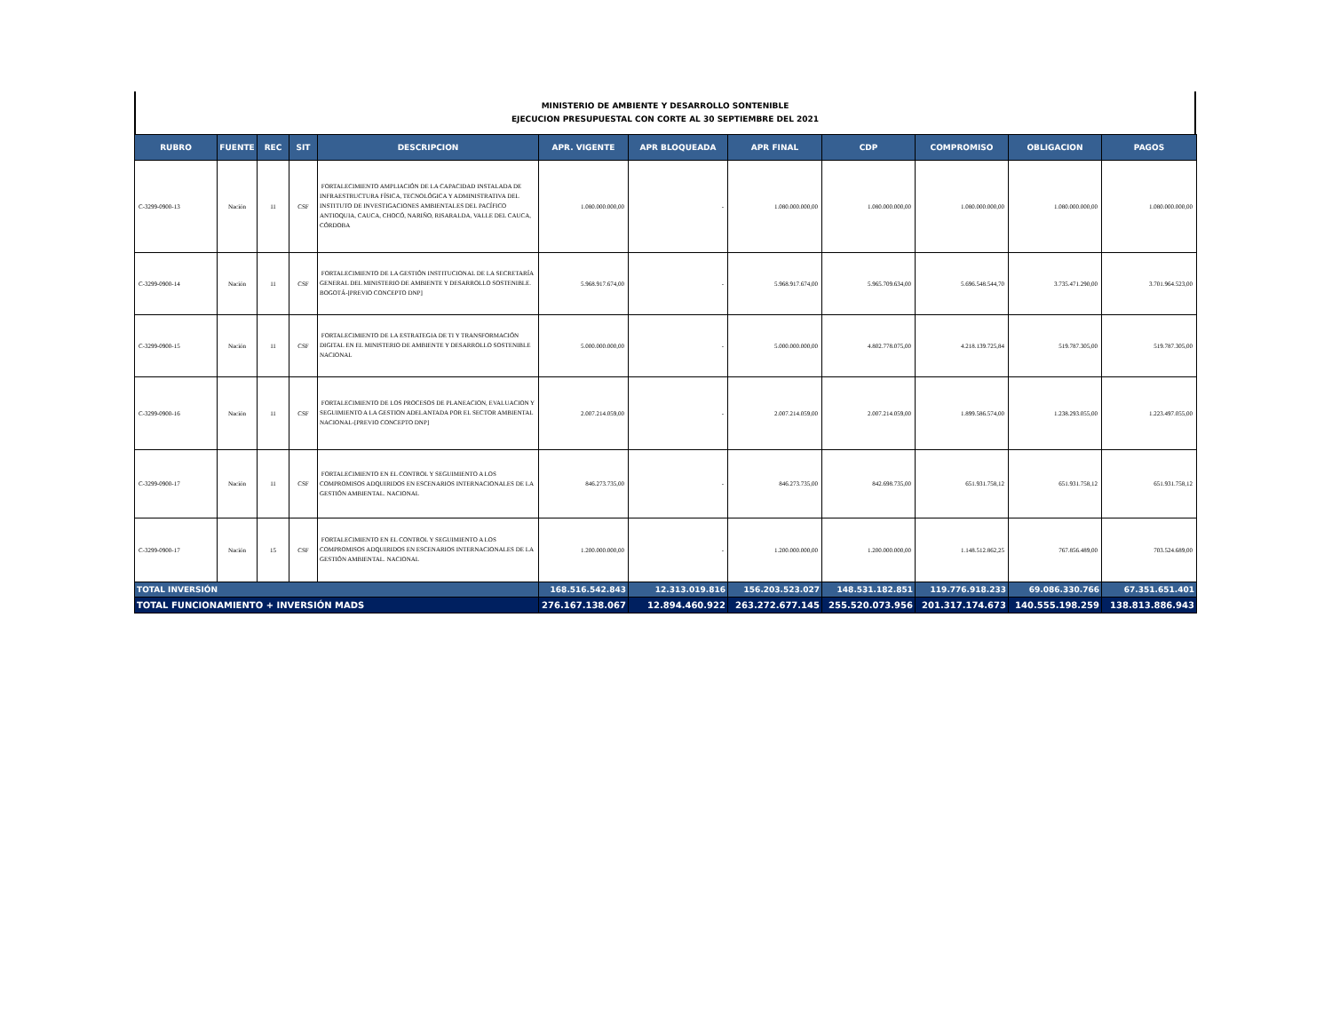MINISTERIO DE AMBIENTE Y DESARROLLO SONTENIBLE
EJECUCION PRESUPUESTAL CON CORTE AL 30 SEPTIEMBRE DEL 2021
| RUBRO | FUENTE | REC | SIT | DESCRIPCION | APR. VIGENTE | APR BLOQUEADA | APR FINAL | CDP | COMPROMISO | OBLIGACION | PAGOS |
| --- | --- | --- | --- | --- | --- | --- | --- | --- | --- | --- | --- |
| C-3299-0900-13 | Nación | 11 | CSF | FORTALECIMIENTO AMPLIACIÓN DE LA CAPACIDAD INSTALADA DE INFRAESTRUCTURA FÍSICA, TECNOLÓGICA Y ADMINISTRATIVA DEL INSTITUTO DE INVESTIGACIONES AMBIENTALES DEL PACÍFICO ANTIOQUIA, CAUCA, CHOCÓ, NARIÑO, RISARALDA, VALLE DEL CAUCA, CÓRDOBA | 1.080.000.000,00 | - | 1.080.000.000,00 | 1.080.000.000,00 | 1.080.000.000,00 | 1.080.000.000,00 | 1.080.000.000,00 |
| C-3299-0900-14 | Nación | 11 | CSF | FORTALECIMIENTO DE LA GESTIÓN INSTITUCIONAL DE LA SECRETARÍA GENERAL DEL MINISTERIO DE AMBIENTE Y DESARROLLO SOSTENIBLE. BOGOTÁ-[PREVIO CONCEPTO DNP] | 5.968.917.674,00 | - | 5.968.917.674,00 | 5.965.709.634,00 | 5.696.548.544,70 | 3.735.471.290,00 | 3.701.964.523,00 |
| C-3299-0900-15 | Nación | 11 | CSF | FORTALECIMIENTO DE LA ESTRATEGIA DE TI Y TRANSFORMACIÓN DIGITAL EN EL MINISTERIO DE AMBIENTE Y DESARROLLO SOSTENIBLE NACIONAL | 5.000.000.000,00 | - | 5.000.000.000,00 | 4.802.778.075,00 | 4.218.139.725,84 | 519.787.305,00 | 519.787.305,00 |
| C-3299-0900-16 | Nación | 11 | CSF | FORTALECIMIENTO DE LOS PROCESOS DE PLANEACION, EVALUACION Y SEGUIMIENTO A LA GESTION ADELANTADA POR EL SECTOR AMBIENTAL NACIONAL-[PREVIO CONCEPTO DNP] | 2.007.214.059,00 | - | 2.007.214.059,00 | 2.007.214.059,00 | 1.899.586.574,00 | 1.238.293.055,00 | 1.223.497.055,00 |
| C-3299-0900-17 | Nación | 11 | CSF | FORTALECIMIENTO EN EL CONTROL Y SEGUIMIENTO A LOS COMPROMISOS ADQUIRIDOS EN ESCENARIOS INTERNACIONALES DE LA GESTIÓN AMBIENTAL. NACIONAL | 846.273.735,00 | - | 846.273.735,00 | 842.698.735,00 | 651.931.758,12 | 651.931.758,12 | 651.931.758,12 |
| C-3299-0900-17 | Nación | 15 | CSF | FORTALECIMIENTO EN EL CONTROL Y SEGUIMIENTO A LOS COMPROMISOS ADQUIRIDOS EN ESCENARIOS INTERNACIONALES DE LA GESTIÓN AMBIENTAL. NACIONAL | 1.200.000.000,00 | - | 1.200.000.000,00 | 1.200.000.000,00 | 1.148.512.862,25 | 767.856.489,00 | 703.524.689,00 |
| TOTAL INVERSIÓN | | | | | 168.516.542.843 | 12.313.019.816 | 156.203.523.027 | 148.531.182.851 | 119.776.918.233 | 69.086.330.766 | 67.351.651.401 |
| TOTAL FUNCIONAMIENTO + INVERSIÓN MADS | | | | | 276.167.138.067 | 12.894.460.922 | 263.272.677.145 | 255.520.073.956 | 201.317.174.673 | 140.555.198.259 | 138.813.886.943 |